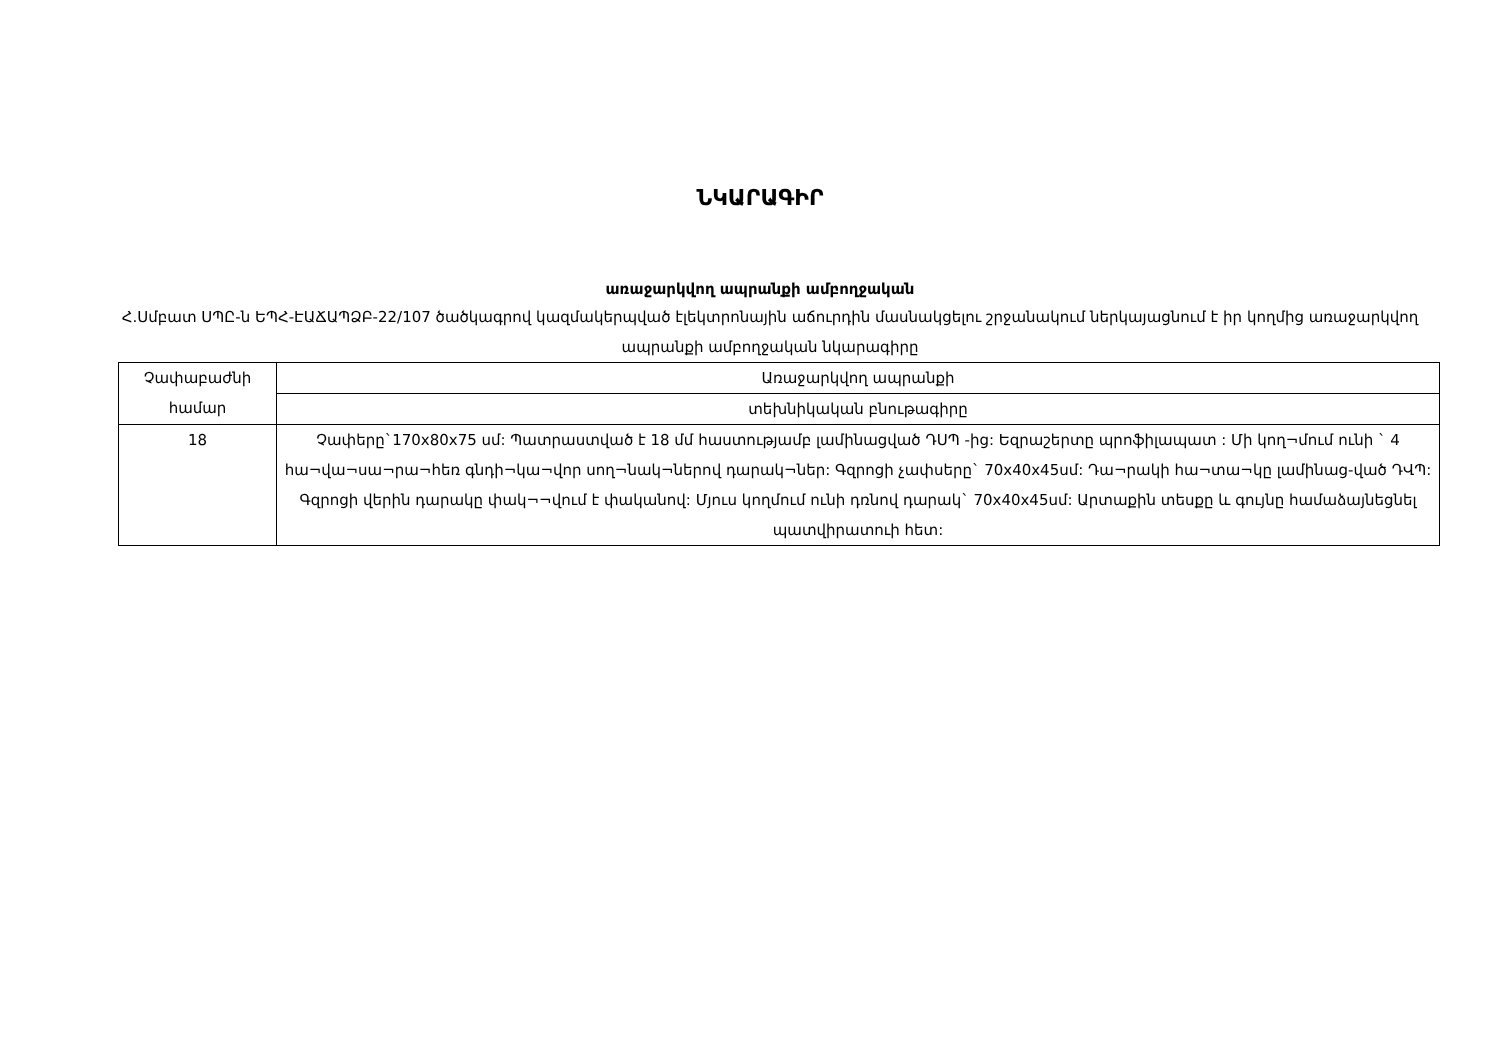ՆԿԱՐԱԳԻՐ
առաջարկվող ապրանքի ամբողջական
Հ.Սմբատ ՍՊԸ-ն ԵՊՀ-ԷԱՃԱՊՁԲ-22/107 ծածկագրով կազմակերպված էլեկտրոնային աճուրդին մասնակցելու շրջանակում ներկայացնում է իր կողմից առաջարկվող ապրանքի ամբողջական նկարագիրը
| Չափաբաժնի համար | Առաջարկվող ապրանքի |
| --- | --- |
| | տեխնիկական բնութագիրը |
| 18 | Չափերը`170x80x75 սմ: Պատրաստված է 18 մմ հաստությամբ լամինացված ԴՍՊ -ից: Եզրաշերտը պրոֆիլապատ : Մի կող¬մում ունի ` 4 հա¬վա¬սա¬րա¬հեռ գնդի¬կա¬վոր սող¬նակ¬ներով դարակ¬ներ: Գզրոցի չափսերը` 70x40x45սմ: Դա¬րակի հա¬տա¬կը լամինաց-ված ԴՎՊ: Գզրոցի վերին դարակը փակ¬¬վում է փականով: Մյուս կողմում ունի դռնով դարակ` 70x40x45սմ: Արտաքին տեսքը և գույնը համաձայնեցնել պատվիրատուի հետ: |